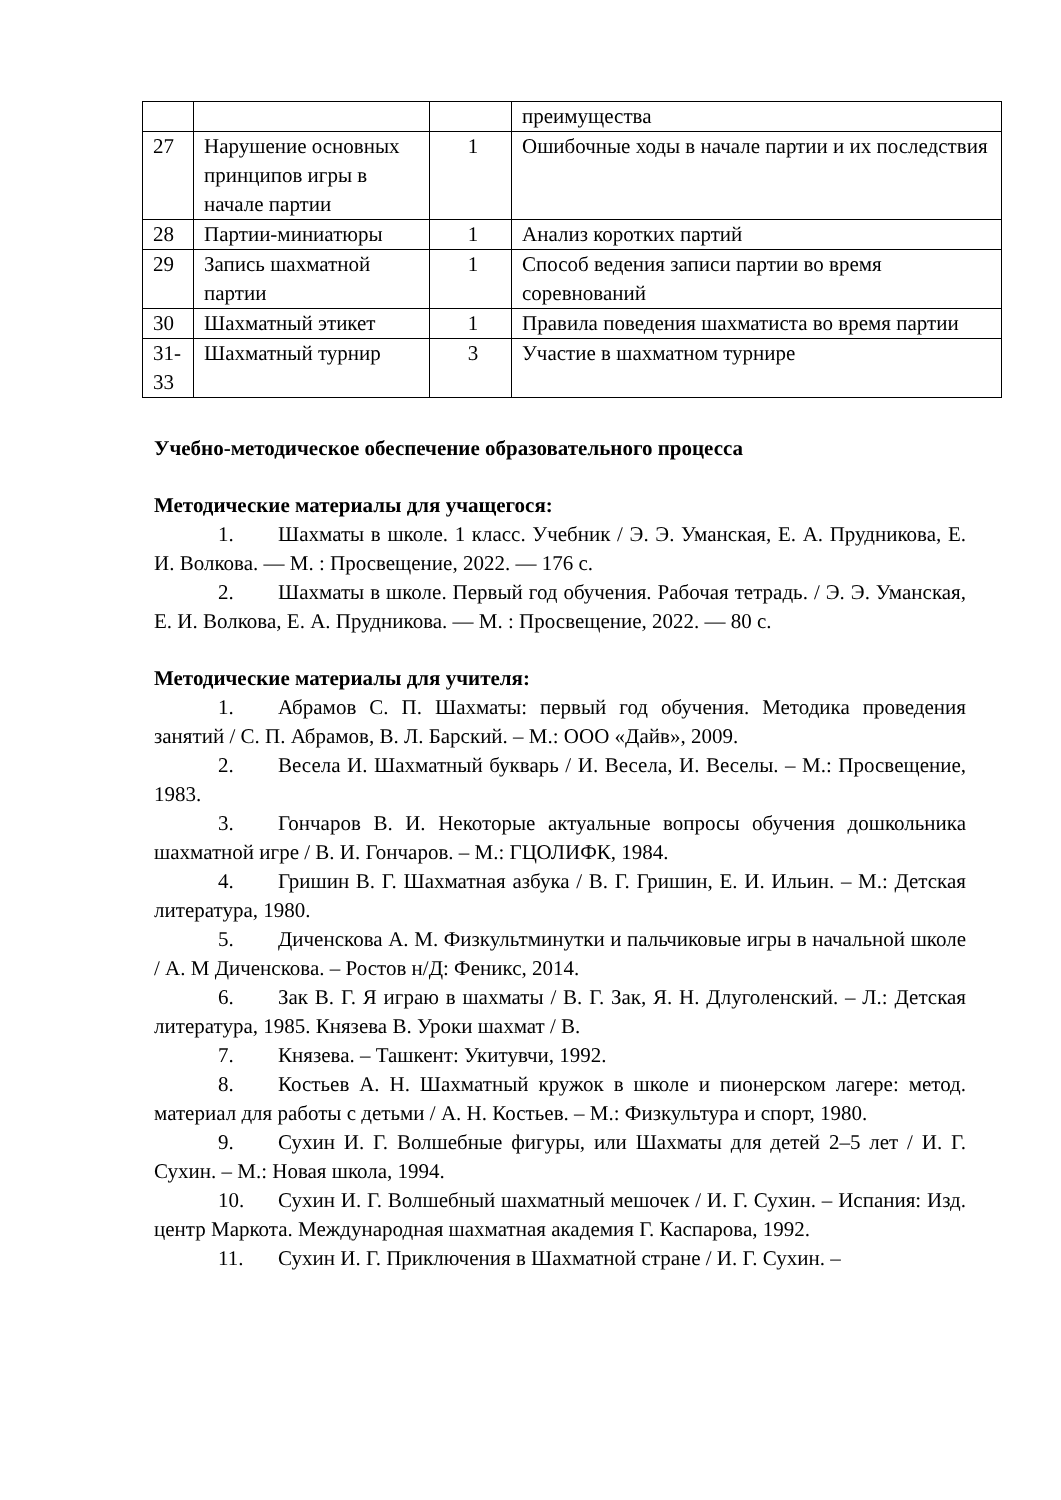| | | | преимущества |
| 27 | Нарушение основных принципов игры в начале партии | 1 | Ошибочные ходы в начале партии и их последствия |
| 28 | Партии-миниатюры | 1 | Анализ коротких партий |
| 29 | Запись шахматной партии | 1 | Способ ведения записи партии во время соревнований |
| 30 | Шахматный этикет | 1 | Правила поведения шахматиста во время партии |
| 31-33 | Шахматный турнир | 3 | Участие в шахматном турнире |
Учебно-методическое обеспечение образовательного процесса
Методические материалы для учащегося:
1. Шахматы в школе. 1 класс. Учебник / Э. Э. Уманская, Е. А. Прудникова, Е. И. Волкова. — М. : Просвещение, 2022. — 176 с.
2. Шахматы в школе. Первый год обучения. Рабочая тетрадь. / Э. Э. Уманская, Е. И. Волкова, Е. А. Прудникова. — М. : Просвещение, 2022. — 80 с.
Методические материалы для учителя:
1. Абрамов С. П. Шахматы: первый год обучения. Методика проведения занятий / С. П. Абрамов, В. Л. Барский. – М.: ООО «Дайв», 2009.
2. Весела И. Шахматный букварь / И. Весела, И. Веселы. – М.: Просвещение, 1983.
3. Гончаров В. И. Некоторые актуальные вопросы обучения дошкольника шахматной игре / В. И. Гончаров. – М.: ГЦОЛИФК, 1984.
4. Гришин В. Г. Шахматная азбука / В. Г. Гришин, Е. И. Ильин. – М.: Детская литература, 1980.
5. Диченскова А. М. Физкультминутки и пальчиковые игры в начальной школе / А. М Диченскова. – Ростов н/Д: Феникс, 2014.
6. Зак В. Г. Я играю в шахматы / В. Г. Зак, Я. Н. Длуголенский. – Л.: Детская литература, 1985. Князева В. Уроки шахмат / В.
7. Князева. – Ташкент: Укитувчи, 1992.
8. Костьев А. Н. Шахматный кружок в школе и пионерском лагере: метод. материал для работы с детьми / А. Н. Костьев. – М.: Физкультура и спорт, 1980.
9. Сухин И. Г. Волшебные фигуры, или Шахматы для детей 2–5 лет / И. Г. Сухин. – М.: Новая школа, 1994.
10. Сухин И. Г. Волшебный шахматный мешочек / И. Г. Сухин. – Испания: Изд. центр Маркота. Международная шахматная академия Г. Каспарова, 1992.
11. Сухин И. Г. Приключения в Шахматной стране / И. Г. Сухин. –